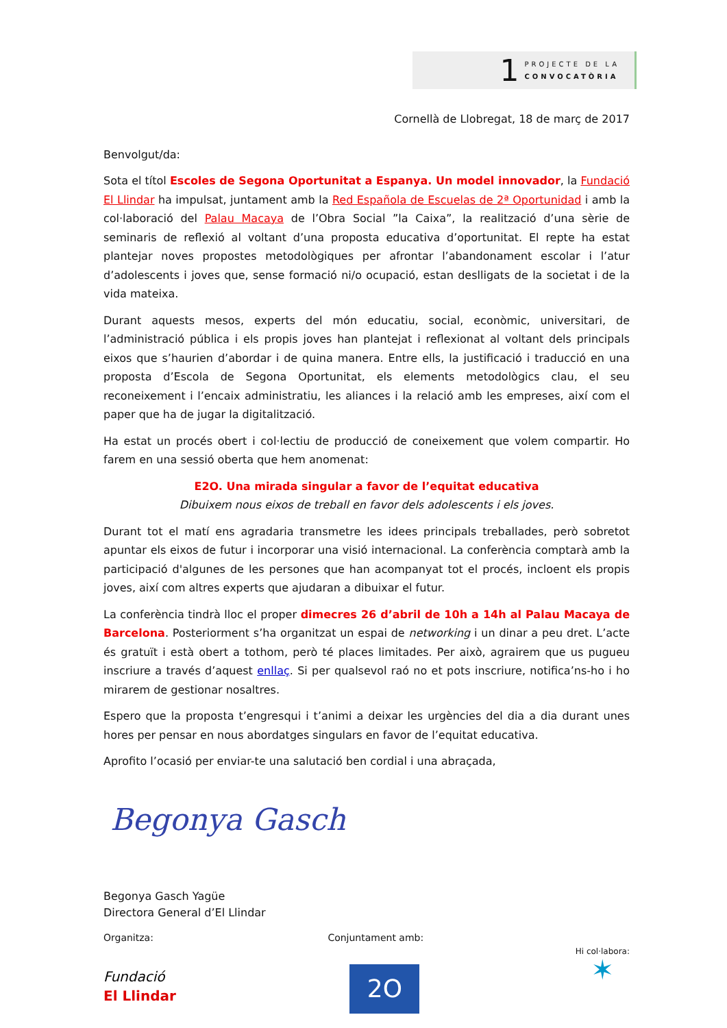1
PROJECTE DE LA
CONVOCATÒRIA
Cornellà de Llobregat, 18 de març de 2017
Benvolgut/da:
Sota el títol Escoles de Segona Oportunitat a Espanya. Un model innovador, la Fundació El Llindar ha impulsat, juntament amb la Red Española de Escuelas de 2ª Oportunidad i amb la col·laboració del Palau Macaya de l’Obra Social ”la Caixa”, la realització d’una sèrie de seminaris de reflexió al voltant d’una proposta educativa d’oportunitat. El repte ha estat plantejar noves propostes metodològiques per afrontar l’abandonament escolar i l’atur d’adolescents i joves que, sense formació ni/o ocupació, estan deslligats de la societat i de la vida mateixa.
Durant aquests mesos, experts del món educatiu, social, econòmic, universitari, de l’administració pública i els propis joves han plantejat i reflexionat al voltant dels principals eixos que s’haurien d’abordar i de quina manera. Entre ells, la justificació i traducció en una proposta d’Escola de Segona Oportunitat, els elements metodològics clau, el seu reconeixement i l’encaix administratiu, les aliances i la relació amb les empreses, així com el paper que ha de jugar la digitalització.
Ha estat un procés obert i col·lectiu de producció de coneixement que volem compartir. Ho farem en una sessió oberta que hem anomenat:
E2O. Una mirada singular a favor de l’equitat educativa
Dibuixem nous eixos de treball en favor dels adolescents i els joves.
Durant tot el matí ens agradaria transmetre les idees principals treballades, però sobretot apuntar els eixos de futur i incorporar una visió internacional. La conferència comptarà amb la participació d'algunes de les persones que han acompanyat tot el procés, incloent els propis joves, així com altres experts que ajudaran a dibuixar el futur.
La conferència tindrà lloc el proper dimecres 26 d’abril de 10h a 14h al Palau Macaya de Barcelona. Posteriorment s’ha organitzat un espai de networking i un dinar a peu dret. L’acte és gratuït i està obert a tothom, però té places limitades. Per això, agrairem que us pugueu inscriure a través d’aquest enllaç. Si per qualsevol raó no et pots inscriure, notifica’ns-ho i ho mirarem de gestionar nosaltres.
Espero que la proposta t’engresqui i t’animi a deixar les urgències del dia a dia durant unes hores per pensar en nous abordatges singulars en favor de l’equitat educativa.
Aprofito l’ocasió per enviar-te una salutació ben cordial i una abraçada,
Begonya Gasch
Begonya Gasch Yagüe
Directora General d’El Llindar
Organitza:
Fundació
El Llindar
Conjuntament amb:
2O
Hi col·labora:
✶